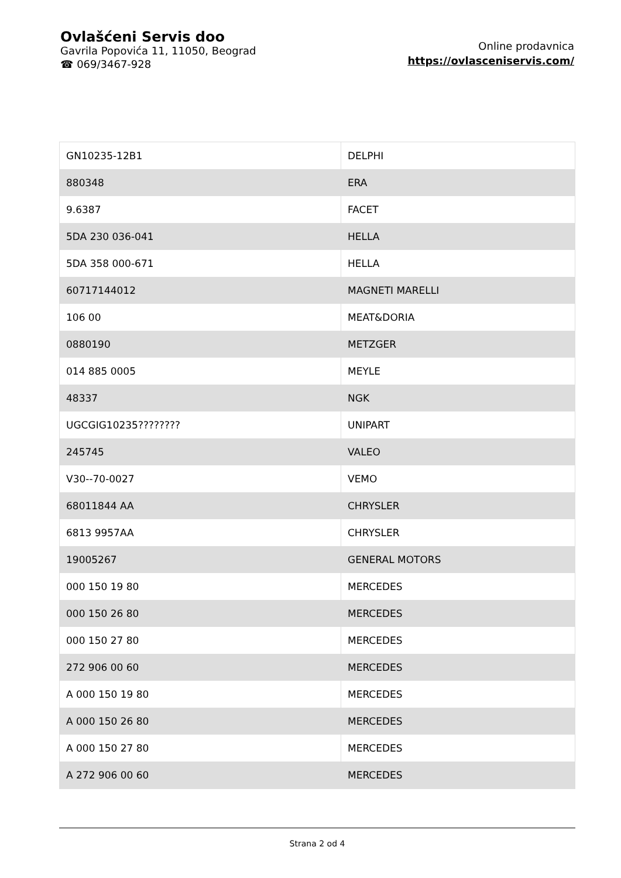Ovlašćeni Servis doo
Gavrila Popovića 11, 11050, Beograd
☎ 069/3467-928
Online prodavnica
https://ovlasceniservis.com/
| GN10235-12B1 | DELPHI |
| 880348 | ERA |
| 9.6387 | FACET |
| 5DA 230 036-041 | HELLA |
| 5DA 358 000-671 | HELLA |
| 60717144012 | MAGNETI MARELLI |
| 106 00 | MEAT&DORIA |
| 0880190 | METZGER |
| 014 885 0005 | MEYLE |
| 48337 | NGK |
| UGCGIG10235???????? | UNIPART |
| 245745 | VALEO |
| V30--70-0027 | VEMO |
| 68011844 AA | CHRYSLER |
| 6813 9957AA | CHRYSLER |
| 19005267 | GENERAL MOTORS |
| 000 150 19 80 | MERCEDES |
| 000 150 26 80 | MERCEDES |
| 000 150 27 80 | MERCEDES |
| 272 906 00 60 | MERCEDES |
| A 000 150 19 80 | MERCEDES |
| A 000 150 26 80 | MERCEDES |
| A 000 150 27 80 | MERCEDES |
| A 272 906 00 60 | MERCEDES |
Strana 2 od 4